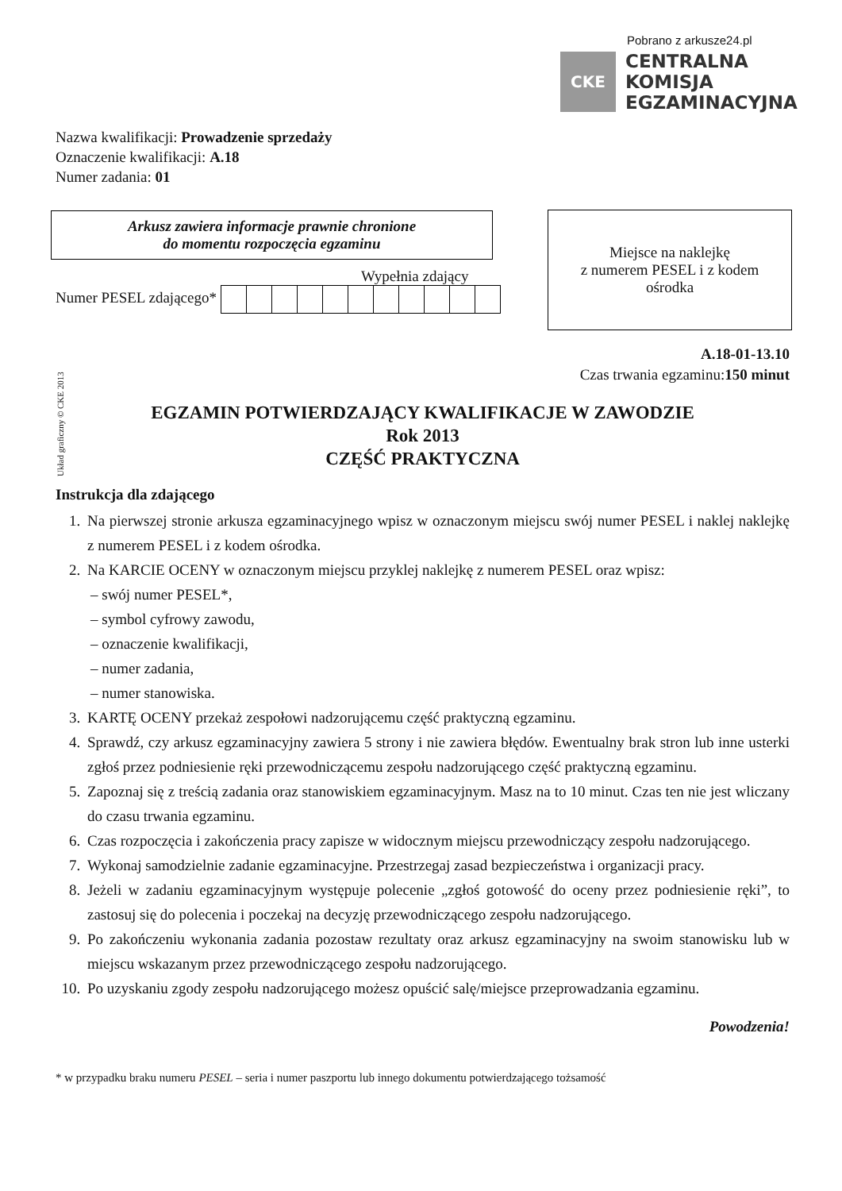Pobrano z arkusze24.pl
CKE
CENTRALNA
KOMISJA
EGZAMINACYJNA
Układ graficzny © CKE 2013
Nazwa kwalifikacji: Prowadzenie sprzedaży
Oznaczenie kwalifikacji: A.18
Numer zadania: 01
Arkusz zawiera informacje prawnie chronione
do momentu rozpoczęcia egzaminu
Miejsce na naklejkę
z numerem PESEL i z kodem
ośrodka
Wypełnia zdający
Numer PESEL zdającego*
A.18-01-13.10
Czas trwania egzaminu:150 minut
EGZAMIN POTWIERDZAJĄCY KWALIFIKACJE W ZAWODZIE
Rok 2013
CZĘŚĆ PRAKTYCZNA
Instrukcja dla zdającego
1. Na pierwszej stronie arkusza egzaminacyjnego wpisz w oznaczonym miejscu swój numer PESEL i naklej naklejkę z numerem PESEL i z kodem ośrodka.
2. Na KARCIE OCENY w oznaczonym miejscu przyklej naklejkę z numerem PESEL oraz wpisz:
– swój numer PESEL*,
– symbol cyfrowy zawodu,
– oznaczenie kwalifikacji,
– numer zadania,
– numer stanowiska.
3. KARTĘ OCENY przekaż zespołowi nadzorującemu część praktyczną egzaminu.
4. Sprawdź, czy arkusz egzaminacyjny zawiera 5 strony i nie zawiera błędów. Ewentualny brak stron lub inne usterki zgłoś przez podniesienie ręki przewodniczącemu zespołu nadzorującego część praktyczną egzaminu.
5. Zapoznaj się z treścią zadania oraz stanowiskiem egzaminacyjnym. Masz na to 10 minut. Czas ten nie jest wliczany do czasu trwania egzaminu.
6. Czas rozpoczęcia i zakończenia pracy zapisze w widocznym miejscu przewodniczący zespołu nadzorującego.
7. Wykonaj samodzielnie zadanie egzaminacyjne. Przestrzegaj zasad bezpieczeństwa i organizacji pracy.
8. Jeżeli w zadaniu egzaminacyjnym występuje polecenie „zgłoś gotowość do oceny przez podniesienie ręki”, to zastosuj się do polecenia i poczekaj na decyzję przewodniczącego zespołu nadzorującego.
9. Po zakończeniu wykonania zadania pozostaw rezultaty oraz arkusz egzaminacyjny na swoim stanowisku lub w miejscu wskazanym przez przewodniczącego zespołu nadzorującego.
10. Po uzyskaniu zgody zespołu nadzorującego możesz opuścić salę/miejsce przeprowadzania egzaminu.
Powodzenia!
* w przypadku braku numeru PESEL – seria i numer paszportu lub innego dokumentu potwierdzającego tożsamość